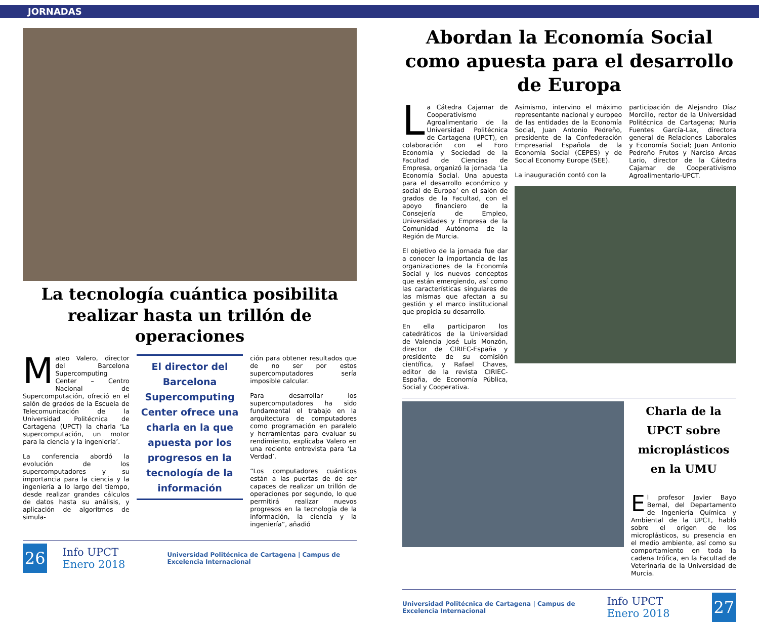JORNADAS
La tecnología cuántica posibilita realizar hasta un trillón de operaciones
Mateo Valero, director del Barcelona Supercomputing Center – Centro Nacional de Supercomputación, ofreció en el salón de grados de la Escuela de Telecomunicación de la Universidad Politécnica de Cartagena (UPCT) la charla ‘La supercomputación, un motor para la ciencia y la ingeniería’.
La conferencia abordó la evolución de los supercomputadores y su importancia para la ciencia y la ingeniería a lo largo del tiempo, desde realizar grandes cálculos de datos hasta su análisis, y aplicación de algoritmos de simula-
El director del Barcelona Supercomputing Center ofrece una charla en la que apuesta por los progresos en la tecnología de la información
ción para obtener resultados que de no ser por estos supercomputadores sería imposible calcular.
Para desarrollar los supercomputadores ha sido fundamental el trabajo en la arquitectura de computadores como programación en paralelo y herramientas para evaluar su rendimiento, explicaba Valero en una reciente entrevista para ‘La Verdad’.
“Los computadores cuánticos están a las puertas de de ser capaces de realizar un trillón de operaciones por segundo, lo que permitirá realizar nuevos progresos en la tecnología de la información, la ciencia y la ingeniería”, añadió
26
Info UPCT Enero 2018
Universidad Politécnica de Cartagena | Campus de Excelencia Internacional
Abordan la Economía Social como apuesta para el desarrollo de Europa
La Cátedra Cajamar de Cooperativismo Agroalimentario de la Universidad Politécnica de Cartagena (UPCT), en colaboración con el Foro Economía y Sociedad de la Facultad de Ciencias de Empresa, organizó la jornada ‘La Economía Social. Una apuesta para el desarrollo económico y social de Europa’ en el salón de grados de la Facultad, con el apoyo financiero de la Consejería de Empleo, Universidades y Empresa de la Comunidad Autónoma de la Región de Murcia.
El objetivo de la jornada fue dar a conocer la importancia de las organizaciones de la Economía Social y los nuevos conceptos que están emergiendo, así como las características singulares de las mismas que afectan a su gestión y el marco institucional que propicia su desarrollo.
En ella participaron los catedráticos de la Universidad de Valencia José Luis Monzón, director de CIRIEC-España y presidente de su comisión científica, y Rafael Chaves, editor de la revista CIRIEC-España, de Economía Pública, Social y Cooperativa.
Asimismo, intervino el máximo representante nacional y europeo de las entidades de la Economía Social, Juan Antonio Pedreño, presidente de la Confederación Empresarial Española de la Economía Social (CEPES) y de Social Economy Europe (SEE).
La inauguración contó con la
participación de Alejandro Díaz Morcillo, rector de la Universidad Politécnica de Cartagena; Nuria Fuentes García-Lax, directora general de Relaciones Laborales y Economía Social; Juan Antonio Pedreño Frutos y Narciso Arcas Lario, director de la Cátedra Cajamar de Cooperativismo Agroalimentario-UPCT.
Charla de la UPCT sobre microplásticos en la UMU
El profesor Javier Bayo Bernal, del Departamento de Ingeniería Química y Ambiental de la UPCT, habló sobre el origen de los microplásticos, su presencia en el medio ambiente, así como su comportamiento en toda la cadena trófica, en la Facultad de Veterinaria de la Universidad de Murcia.
Universidad Politécnica de Cartagena | Campus de Excelencia Internacional
Info UPCT Enero 2018
27